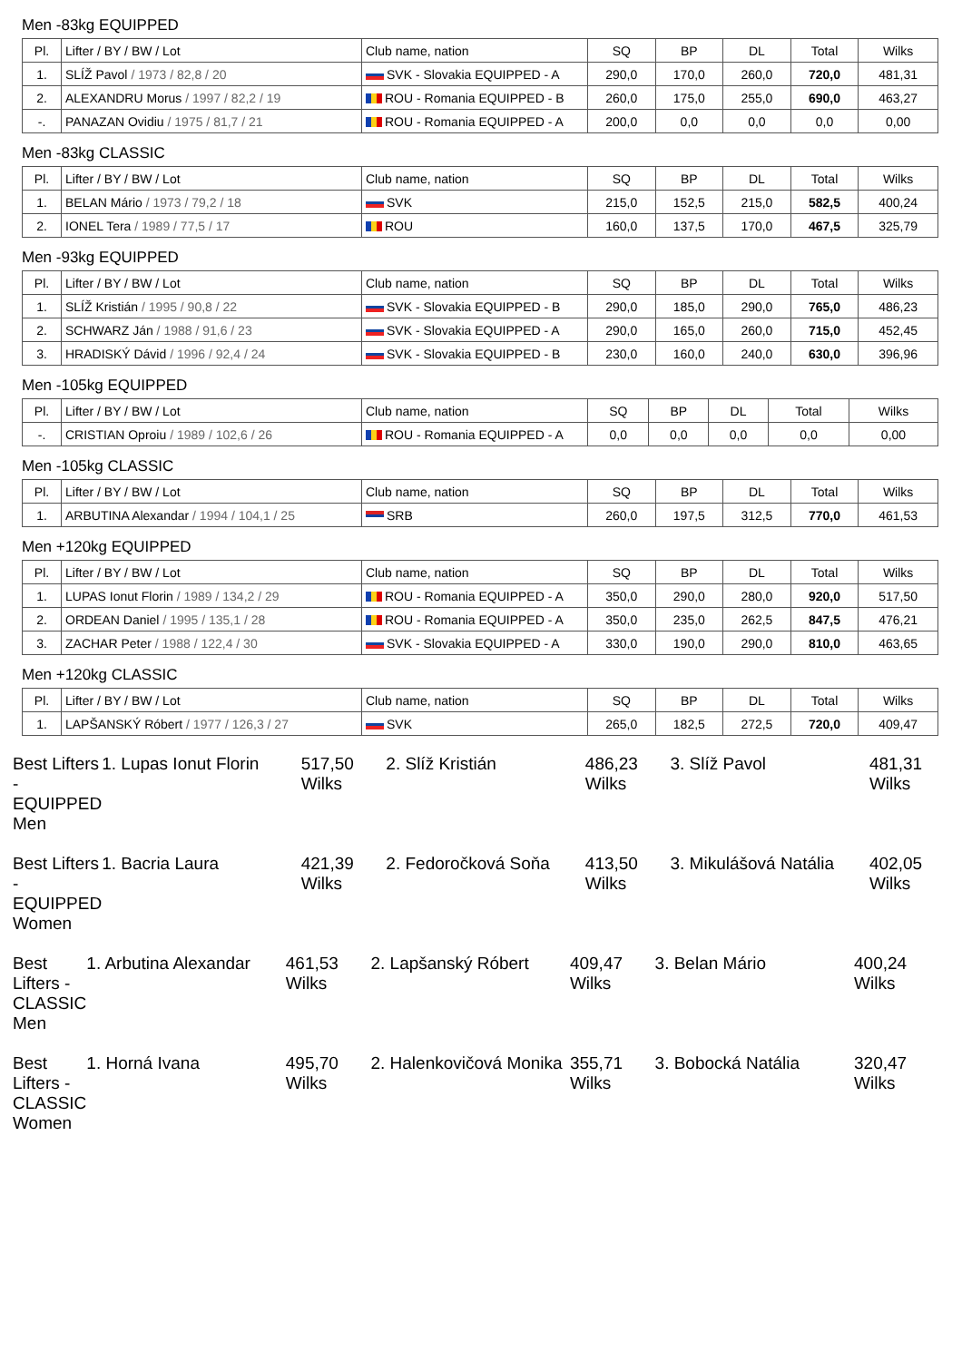Men -83kg EQUIPPED
| Pl. | Lifter / BY / BW / Lot | Club name, nation | SQ | BP | DL | Total | Wilks |
| --- | --- | --- | --- | --- | --- | --- | --- |
| 1. | SLÍŽ Pavol / 1973 / 82,8 / 20 | SVK - Slovakia EQUIPPED - A | 290,0 | 170,0 | 260,0 | 720,0 | 481,31 |
| 2. | ALEXANDRU Morus / 1997 / 82,2 / 19 | ROU - Romania EQUIPPED - B | 260,0 | 175,0 | 255,0 | 690,0 | 463,27 |
| -. | PANAZAN Ovidiu / 1975 / 81,7 / 21 | ROU - Romania EQUIPPED - A | 200,0 | 0,0 | 0,0 | 0,0 | 0,00 |
Men -83kg CLASSIC
| Pl. | Lifter / BY / BW / Lot | Club name, nation | SQ | BP | DL | Total | Wilks |
| --- | --- | --- | --- | --- | --- | --- | --- |
| 1. | BELAN Mário / 1973 / 79,2 / 18 | SVK | 215,0 | 152,5 | 215,0 | 582,5 | 400,24 |
| 2. | IONEL Tera / 1989 / 77,5 / 17 | ROU | 160,0 | 137,5 | 170,0 | 467,5 | 325,79 |
Men -93kg EQUIPPED
| Pl. | Lifter / BY / BW / Lot | Club name, nation | SQ | BP | DL | Total | Wilks |
| --- | --- | --- | --- | --- | --- | --- | --- |
| 1. | SLÍŽ Kristián / 1995 / 90,8 / 22 | SVK - Slovakia EQUIPPED - B | 290,0 | 185,0 | 290,0 | 765,0 | 486,23 |
| 2. | SCHWARZ Ján / 1988 / 91,6 / 23 | SVK - Slovakia EQUIPPED - A | 290,0 | 165,0 | 260,0 | 715,0 | 452,45 |
| 3. | HRADISKÝ Dávid / 1996 / 92,4 / 24 | SVK - Slovakia EQUIPPED - B | 230,0 | 160,0 | 240,0 | 630,0 | 396,96 |
Men -105kg EQUIPPED
| Pl. | Lifter / BY / BW / Lot | Club name, nation | SQ | BP | DL | Total | Wilks |
| --- | --- | --- | --- | --- | --- | --- | --- |
| -. | CRISTIAN Oproiu / 1989 / 102,6 / 26 | ROU - Romania EQUIPPED - A | 0,0 | 0,0 | 0,0 | 0,0 | 0,00 |
Men -105kg CLASSIC
| Pl. | Lifter / BY / BW / Lot | Club name, nation | SQ | BP | DL | Total | Wilks |
| --- | --- | --- | --- | --- | --- | --- | --- |
| 1. | ARBUTINA Alexandar / 1994 / 104,1 / 25 | SRB | 260,0 | 197,5 | 312,5 | 770,0 | 461,53 |
Men +120kg EQUIPPED
| Pl. | Lifter / BY / BW / Lot | Club name, nation | SQ | BP | DL | Total | Wilks |
| --- | --- | --- | --- | --- | --- | --- | --- |
| 1. | LUPAS Ionut Florin / 1989 / 134,2 / 29 | ROU - Romania EQUIPPED - A | 350,0 | 290,0 | 280,0 | 920,0 | 517,50 |
| 2. | ORDEAN Daniel / 1995 / 135,1 / 28 | ROU - Romania EQUIPPED - A | 350,0 | 235,0 | 262,5 | 847,5 | 476,21 |
| 3. | ZACHAR Peter / 1988 / 122,4 / 30 | SVK - Slovakia EQUIPPED - A | 330,0 | 190,0 | 290,0 | 810,0 | 463,65 |
Men +120kg CLASSIC
| Pl. | Lifter / BY / BW / Lot | Club name, nation | SQ | BP | DL | Total | Wilks |
| --- | --- | --- | --- | --- | --- | --- | --- |
| 1. | LAPŠANSKÝ Róbert / 1977 / 126,3 / 27 | SVK | 265,0 | 182,5 | 272,5 | 720,0 | 409,47 |
Best Lifters - EQUIPPED Men 1. Lupas Ionut Florin 517,50 Wilks
2. Slíž Kristián 486,23 Wilks 3. Slíž Pavol 481,31 Wilks
Best Lifters - EQUIPPED Women 1. Bacria Laura 421,39 Wilks 2. Fedoročková Soňa 413,50 Wilks
3. Mikulášová Natália 402,05 Wilks
Best Lifters - CLASSIC Men 1. Arbutina Alexandar 461,53 Wilks
2. Lapšanský Róbert 409,47 Wilks
3. Belan Mário 400,24 Wilks
Best Lifters - CLASSIC Women 1. Horná Ivana 495,70 Wilks 2. Halenkovičová Monika 355,71 Wilks
3. Bobocká Natália 320,47 Wilks